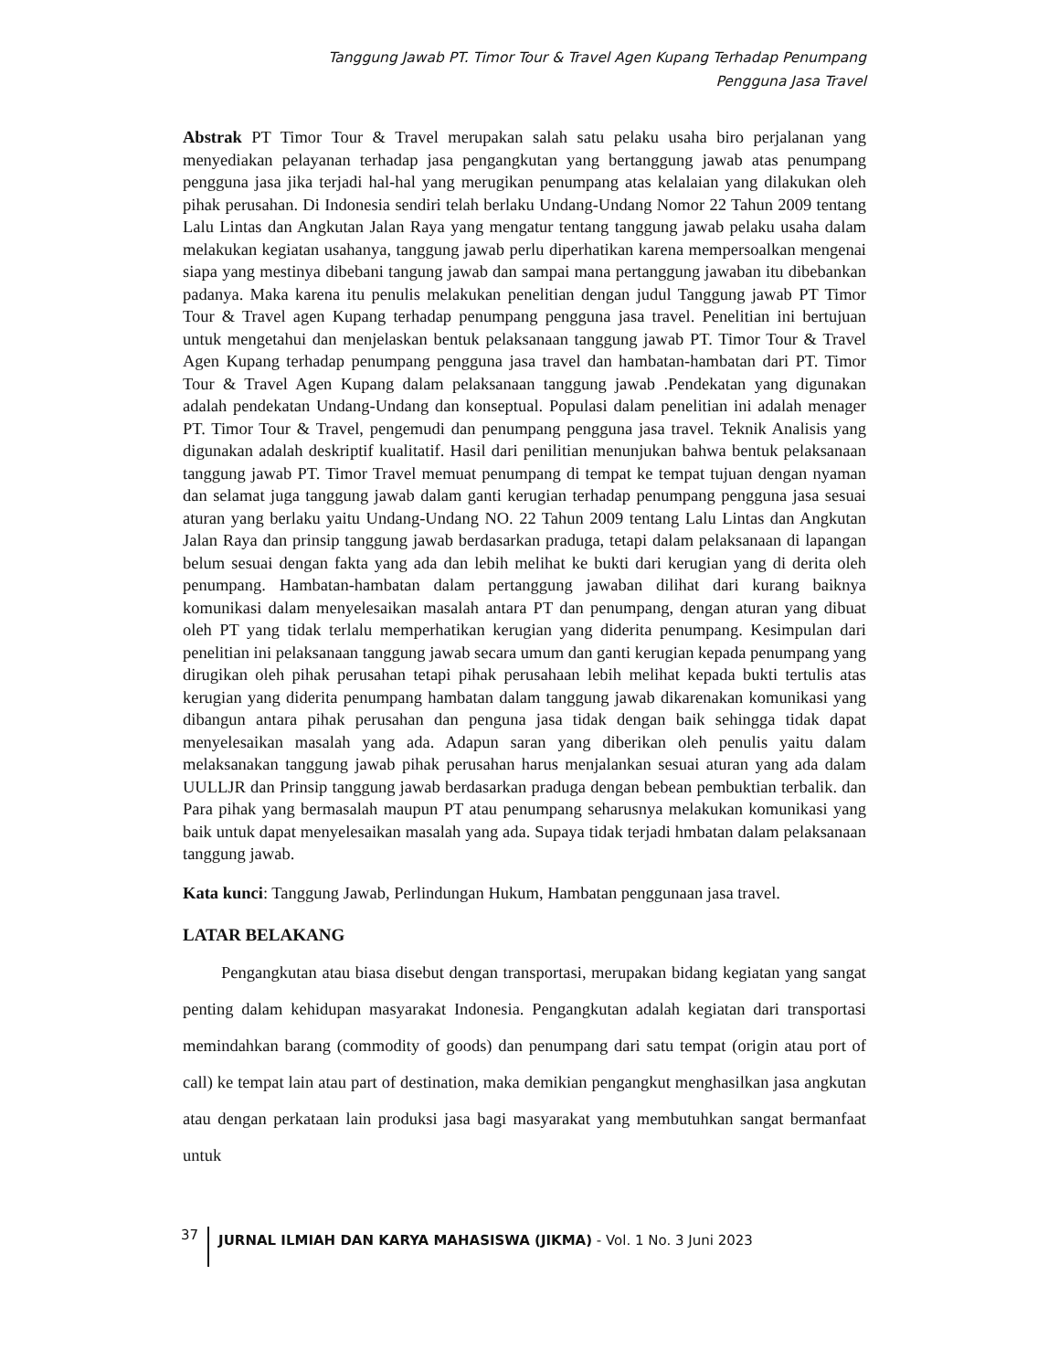Tanggung Jawab PT. Timor Tour & Travel Agen Kupang Terhadap Penumpang
Pengguna Jasa Travel
Abstrak PT Timor Tour & Travel merupakan salah satu pelaku usaha biro perjalanan yang menyediakan pelayanan terhadap jasa pengangkutan yang bertanggung jawab atas penumpang pengguna jasa jika terjadi hal-hal yang merugikan penumpang atas kelalaian yang dilakukan oleh pihak perusahan. Di Indonesia sendiri telah berlaku Undang-Undang Nomor 22 Tahun 2009 tentang Lalu Lintas dan Angkutan Jalan Raya yang mengatur tentang tanggung jawab pelaku usaha dalam melakukan kegiatan usahanya, tanggung jawab perlu diperhatikan karena mempersoalkan mengenai siapa yang mestinya dibebani tangung jawab dan sampai mana pertanggung jawaban itu dibebankan padanya. Maka karena itu penulis melakukan penelitian dengan judul Tanggung jawab PT Timor Tour & Travel agen Kupang terhadap penumpang pengguna jasa travel. Penelitian ini bertujuan untuk mengetahui dan menjelaskan bentuk pelaksanaan tanggung jawab PT. Timor Tour & Travel Agen Kupang terhadap penumpang pengguna jasa travel dan hambatan-hambatan dari PT. Timor Tour & Travel Agen Kupang dalam pelaksanaan tanggung jawab .Pendekatan yang digunakan adalah pendekatan Undang-Undang dan konseptual. Populasi dalam penelitian ini adalah menager PT. Timor Tour & Travel, pengemudi dan penumpang pengguna jasa travel. Teknik Analisis yang digunakan adalah deskriptif kualitatif. Hasil dari penilitian menunjukan bahwa bentuk pelaksanaan tanggung jawab PT. Timor Travel memuat penumpang di tempat ke tempat tujuan dengan nyaman dan selamat juga tanggung jawab dalam ganti kerugian terhadap penumpang pengguna jasa sesuai aturan yang berlaku yaitu Undang-Undang NO. 22 Tahun 2009 tentang Lalu Lintas dan Angkutan Jalan Raya dan prinsip tanggung jawab berdasarkan praduga, tetapi dalam pelaksanaan di lapangan belum sesuai dengan fakta yang ada dan lebih melihat ke bukti dari kerugian yang di derita oleh penumpang. Hambatan-hambatan dalam pertanggung jawaban dilihat dari kurang baiknya komunikasi dalam menyelesaikan masalah antara PT dan penumpang, dengan aturan yang dibuat oleh PT yang tidak terlalu memperhatikan kerugian yang diderita penumpang. Kesimpulan dari penelitian ini pelaksanaan tanggung jawab secara umum dan ganti kerugian kepada penumpang yang dirugikan oleh pihak perusahan tetapi pihak perusahaan lebih melihat kepada bukti tertulis atas kerugian yang diderita penumpang hambatan dalam tanggung jawab dikarenakan komunikasi yang dibangun antara pihak perusahan dan penguna jasa tidak dengan baik sehingga tidak dapat menyelesaikan masalah yang ada. Adapun saran yang diberikan oleh penulis yaitu dalam melaksanakan tanggung jawab pihak perusahan harus menjalankan sesuai aturan yang ada dalam UULLJR dan Prinsip tanggung jawab berdasarkan praduga dengan bebean pembuktian terbalik. dan Para pihak yang bermasalah maupun PT atau penumpang seharusnya melakukan komunikasi yang baik untuk dapat menyelesaikan masalah yang ada. Supaya tidak terjadi hmbatan dalam pelaksanaan tanggung jawab.
Kata kunci: Tanggung Jawab, Perlindungan Hukum, Hambatan penggunaan jasa travel.
LATAR BELAKANG
Pengangkutan atau biasa disebut dengan transportasi, merupakan bidang kegiatan yang sangat penting dalam kehidupan masyarakat Indonesia. Pengangkutan adalah kegiatan dari transportasi memindahkan barang (commodity of goods) dan penumpang dari satu tempat (origin atau port of call) ke tempat lain atau part of destination, maka demikian pengangkut menghasilkan jasa angkutan atau dengan perkataan lain produksi jasa bagi masyarakat yang membutuhkan sangat bermanfaat untuk
37 JURNAL ILMIAH DAN KARYA MAHASISWA (JIKMA) - Vol. 1 No. 3 Juni 2023